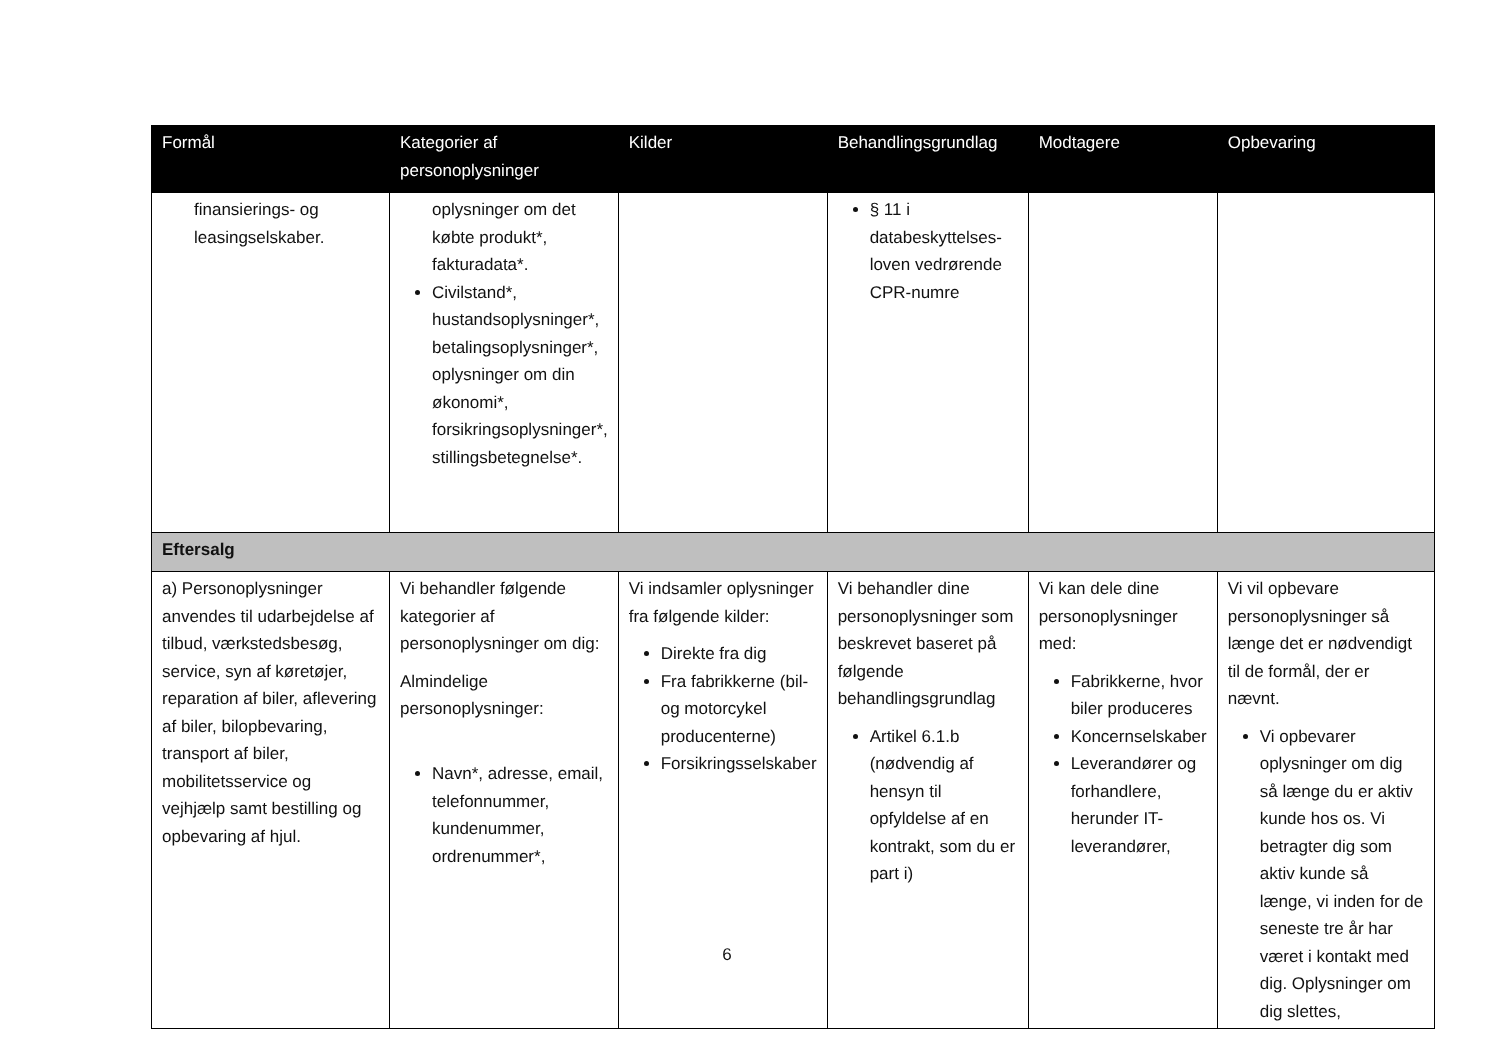| Formål | Kategorier af personoplysninger | Kilder | Behandlingsgrundlag | Modtagere | Opbevaring |
| --- | --- | --- | --- | --- | --- |
| finansierings- og leasingselskaber. | oplysninger om det købte produkt*, fakturadata*. Civilstand*, hustandsoplysninger*, betalingsoplysninger*, oplysninger om din økonomi*, forsikringsoplysninger*, stillingsbetegnelse*. | | § 11 i databeskyttelses-loven vedrørende CPR-numre | | |
| Eftersalg | | | | | |
| a) Personoplysninger anvendes til udarbejdelse af tilbud, værkstedsbesøg, service, syn af køretøjer, reparation af biler, aflevering af biler, bilopbevaring, transport af biler, mobilitetsservice og vejhjælp samt bestilling og opbevaring af hjul. | Vi behandler følgende kategorier af personoplysninger om dig: Almindelige personoplysninger: Navn*, adresse, email, telefonnummer, kundenummer, ordrenummer*, | Vi indsamler oplysninger fra følgende kilder: Direkte fra dig Fra fabrikkerne (bil- og motorcykel producenterne) Forsikringsselskaber | Vi behandler dine personoplysninger som beskrevet baseret på følgende behandlingsgrundlag Artikel 6.1.b (nødvendig af hensyn til opfyldelse af en kontrakt, som du er part i) | Vi kan dele dine personoplysninger med: Fabrikkerne, hvor biler produceres Koncernselskaber Leverandører og forhandlere, herunder IT-leverandører, | Vi vil opbevare personoplysninger så længe det er nødvendigt til de formål, der er nævnt. Vi opbevarer oplysninger om dig så længe du er aktiv kunde hos os. Vi betragter dig som aktiv kunde så længe, vi inden for de seneste tre år har været i kontakt med dig. Oplysninger om dig slettes, |
6